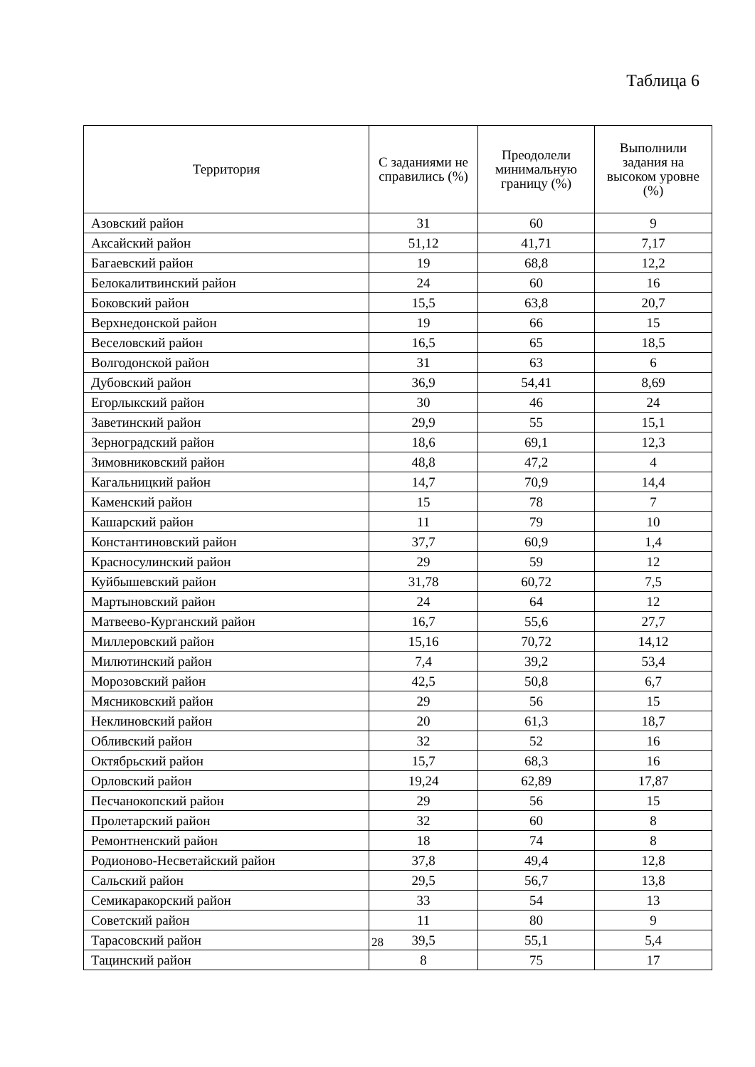Таблица 6
| Территория | С заданиями не справились (%) | Преодолели минимальную границу (%) | Выполнили задания на высоком уровне (%) |
| --- | --- | --- | --- |
| Азовский район | 31 | 60 | 9 |
| Аксайский район | 51,12 | 41,71 | 7,17 |
| Багаевский район | 19 | 68,8 | 12,2 |
| Белокалитвинский район | 24 | 60 | 16 |
| Боковский район | 15,5 | 63,8 | 20,7 |
| Верхнедонской район | 19 | 66 | 15 |
| Веселовский район | 16,5 | 65 | 18,5 |
| Волгодонской район | 31 | 63 | 6 |
| Дубовский район | 36,9 | 54,41 | 8,69 |
| Егорлыкский район | 30 | 46 | 24 |
| Заветинский район | 29,9 | 55 | 15,1 |
| Зерноградский район | 18,6 | 69,1 | 12,3 |
| Зимовниковский район | 48,8 | 47,2 | 4 |
| Кагальницкий район | 14,7 | 70,9 | 14,4 |
| Каменский район | 15 | 78 | 7 |
| Кашарский район | 11 | 79 | 10 |
| Константиновский район | 37,7 | 60,9 | 1,4 |
| Красносулинский район | 29 | 59 | 12 |
| Куйбышевский район | 31,78 | 60,72 | 7,5 |
| Мартыновский район | 24 | 64 | 12 |
| Матвеево-Курганский район | 16,7 | 55,6 | 27,7 |
| Миллеровский район | 15,16 | 70,72 | 14,12 |
| Милютинский район | 7,4 | 39,2 | 53,4 |
| Морозовский район | 42,5 | 50,8 | 6,7 |
| Мясниковский район | 29 | 56 | 15 |
| Неклиновский район | 20 | 61,3 | 18,7 |
| Обливский район | 32 | 52 | 16 |
| Октябрьский район | 15,7 | 68,3 | 16 |
| Орловский район | 19,24 | 62,89 | 17,87 |
| Песчанокопский район | 29 | 56 | 15 |
| Пролетарский район | 32 | 60 | 8 |
| Ремонтненский район | 18 | 74 | 8 |
| Родионово-Несветайский район | 37,8 | 49,4 | 12,8 |
| Сальский район | 29,5 | 56,7 | 13,8 |
| Семикаракорский район | 33 | 54 | 13 |
| Советский район | 11 | 80 | 9 |
| Тарасовский район | 39,5 | 55,1 | 5,4 |
| Тацинский район | 8 | 75 | 17 |
28